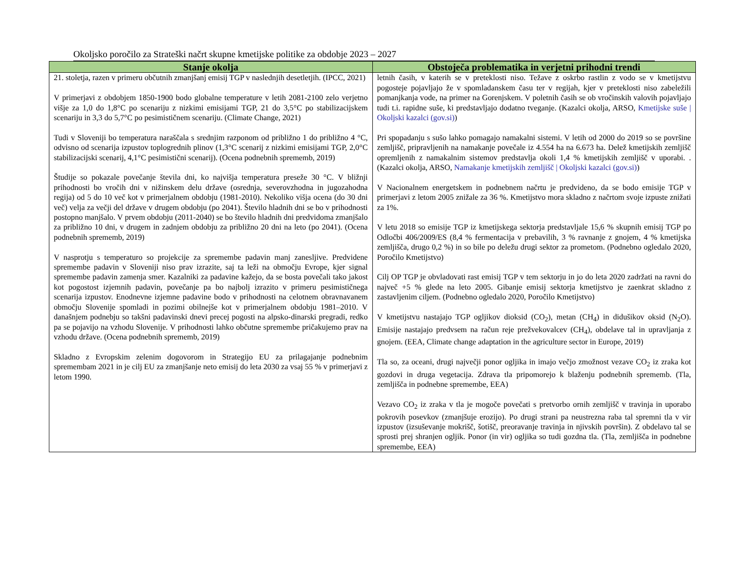Okoljsko poročilo za Strateški načrt skupne kmetijske politike za obdobje 2023 – 2027
| Stanje okolja | Obstoječa problematika in verjetni prihodni trendi |
| --- | --- |
| 21. stoletja, razen v primeru občutnih zmanjšanj emisij TGP v naslednjih desetletjih. (IPCC, 2021) V primerjavi z obdobjem 1850-1900 bodo globalne temperature v letih 2081-2100 zelo verjetno višje za 1,0 do 1,8°C po scenariju z nizkimi emisijami TGP, 21 do 3,5°C po stabilizacijskem scenariju in 3,3 do 5,7°C po pesimističnem scenariju. (Climate Change, 2021) Tudi v Sloveniji bo temperatura naraščala s srednjim razponom od približno 1 do približno 4 °C, odvisno od scenarija izpustov toplogrednih plinov (1,3°C scenarij z nizkimi emisijami TGP, 2,0°C stabilizacijski scenarij, 4,1°C pesimistični scenarij). (Ocena podnebnih sprememb, 2019) Študije so pokazale povečanje števila dni, ko najvišja temperatura preseže 30 °C. V bližnji prihodnosti bo vročih dni v nižinskem delu države (osrednja, severovzhodna in jugozahodna regija) od 5 do 10 več kot v primerjalnem obdobju (1981-2010). Nekoliko višja ocena (do 30 dni več) velja za večji del države v drugem obdobju (po 2041). Število hladnih dni se bo v prihodnosti postopno manjšalo. V prvem obdobju (2011-2040) se bo število hladnih dni predvidoma zmanjšalo za približno 10 dni, v drugem in zadnjem obdobju za približno 20 dni na leto (po 2041). (Ocena podnebnih sprememb, 2019) V nasprotju s temperaturo so projekcije za spremembe padavin manj zanesljive. Predvidene spremembe padavin v Sloveniji niso prav izrazite, saj ta leži na območju Evrope, kjer signal spremembe padavin zamenja smer. Kazalniki za padavine kažejo, da se bosta povečali tako jakost kot pogostost izjemnih padavin, povečanje pa bo najbolj izrazito v primeru pesimističnega scenarija izpustov. Enodnevne izjemne padavine bodo v prihodnosti na celotnem obravnavanem območju Slovenije spomladi in pozimi obilnejše kot v primerjalnem obdobju 1981–2010. V današnjem podnebju so takšni padavinski dnevi precej pogosti na alpsko-dinarski pregradi, redko pa se pojavijo na vzhodu Slovenije. V prihodnosti lahko občutne spremembe pričakujemo prav na vzhodu države. (Ocena podnebnih sprememb, 2019) Skladno z Evropskim zelenim dogovorom in Strategijo EU za prilagajanje podnebnim spremembam 2021 in je cilj EU za zmanjšanje neto emisij do leta 2030 za vsaj 55 % v primerjavi z letom 1990. | letnih časih, v katerih se v preteklosti niso. Težave z oskrbo rastlin z vodo se v kmetijstvu pogosteje pojavljajo že v spomladanskem času ter v regijah, kjer v preteklosti niso zabeležili pomanjkanja vode, na primer na Gorenjskem. V poletnih časih se ob vročinskih valovih pojavljajo tudi t.i. rapidne suše, ki predstavljajo dodatno tveganje. (Kazalci okolja, ARSO, Kmetijske suše / Okoljski kazalci (gov.si) ) Pri spopadanju s sušo lahko pomagajo namakalni sistemi. V letih od 2000 do 2019 so se površine zemljišč, pripravljenih na namakanje povečale iz 4.554 ha na 6.673 ha. Delež kmetijskih zemljišč opremljenih z namakalnim sistemov predstavlja okoli 1,4 % kmetijskih zemljišč v uporabi. . (Kazalci okolja, ARSO, Namakanje kmetijskih zemljišč / Okoljski kazalci (gov.si) ) V Nacionalnem energetskem in podnebnem načrtu je predvideno, da se bodo emisije TGP v primerjavi z letom 2005 znižale za 36 %. Kmetijstvo mora skladno z načrtom svoje izpuste znižati za 1%. V letu 2018 so emisije TGP iz kmetijskega sektorja predstavljale 15,6 % skupnih emisij TGP po Odločbi 406/2009/ES (8,4 % fermentacija v prebavilih, 3 % ravnanje z gnojem, 4 % kmetijska zemljišča, drugo 0,2 %) in so bile po deležu drugi sektor za prometom. (Podnebno ogledalo 2020, Poročilo Kmetijstvo) Cilj OP TGP je obvladovati rast emisij TGP v tem sektorju in jo do leta 2020 zadržati na ravni do največ +5 % glede na leto 2005. Gibanje emisij sektorja kmetijstvo je zaenkrat skladno z zastavljenim ciljem. (Podnebno ogledalo 2020, Poročilo Kmetijstvo) V kmetijstvu nastajajo TGP ogljikov dioksid (CO<sub>2</sub>), metan (CH<sub>4</sub>) in didušikov oksid (N<sub>2</sub>O). Emisije nastajajo predvsem na račun reje prežvekovalcev (CH<sub>4</sub>), obdelave tal in upravljanja z gnojem. (EEA, Climate change adaptation in the agriculture sector in Europe, 2019) Tla so, za oceani, drugi največji ponor ogljika in imajo večjo zmožnost vezave CO<sub>2</sub> iz zraka kot gozdovi in druga vegetacija. Zdrava tla pripomorejo k blaženju podnebnih sprememb. (Tla, zemljišča in podnebne spremembe, EEA) Vezavo CO<sub>2</sub> iz zraka v tla je mogoče povečati s pretvorbo ornih zemljišč v travinja in uporabo pokrovih posevkov (zmanjšuje erozijo). Po drugi strani pa neustrezna raba tal spremni tla v vir izpustov (izsuševanje mokrišč, šotišč, preoravanje travinja in njivskih površin). Z obdelavo tal se sprosti prej shranjen ogljik. Ponor (in vir) ogljika so tudi gozdna tla. (Tla, zemljišča in podnebne spremembe, EEA) |